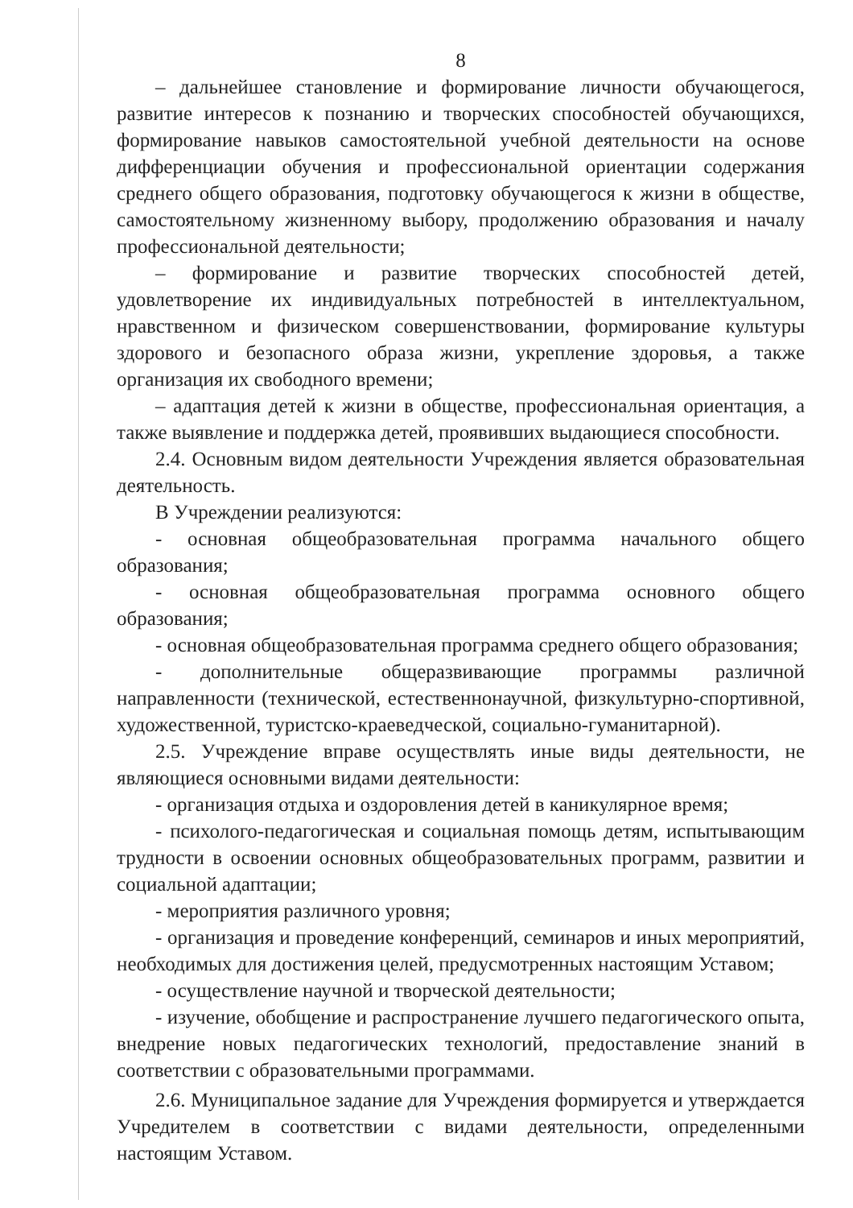8
– дальнейшее становление и формирование личности обучающегося, развитие интересов к познанию и творческих способностей обучающихся, формирование навыков самостоятельной учебной деятельности на основе дифференциации обучения и профессиональной ориентации содержания среднего общего образования, подготовку обучающегося к жизни в обществе, самостоятельному жизненному выбору, продолжению образования и началу профессиональной деятельности;
– формирование и развитие творческих способностей детей, удовлетворение их индивидуальных потребностей в интеллектуальном, нравственном и физическом совершенствовании, формирование культуры здорового и безопасного образа жизни, укрепление здоровья, а также организация их свободного времени;
– адаптация детей к жизни в обществе, профессиональная ориентация, а также выявление и поддержка детей, проявивших выдающиеся способности.
2.4. Основным видом деятельности Учреждения является образовательная деятельность.
В Учреждении реализуются:
- основная общеобразовательная программа начального общего образования;
- основная общеобразовательная программа основного общего образования;
- основная общеобразовательная программа среднего общего образования;
- дополнительные общеразвивающие программы различной направленности (технической, естественнонаучной, физкультурно-спортивной, художественной, туристско-краеведческой, социально-гуманитарной).
2.5. Учреждение вправе осуществлять иные виды деятельности, не являющиеся основными видами деятельности:
- организация отдыха и оздоровления детей в каникулярное время;
- психолого-педагогическая и социальная помощь детям, испытывающим трудности в освоении основных общеобразовательных программ, развитии и социальной адаптации;
- мероприятия различного уровня;
- организация и проведение конференций, семинаров и иных мероприятий, необходимых для достижения целей, предусмотренных настоящим Уставом;
- осуществление научной и творческой деятельности;
- изучение, обобщение и распространение лучшего педагогического опыта, внедрение новых педагогических технологий, предоставление знаний в соответствии с образовательными программами.
2.6. Муниципальное задание для Учреждения формируется и утверждается Учредителем в соответствии с видами деятельности, определенными настоящим Уставом.